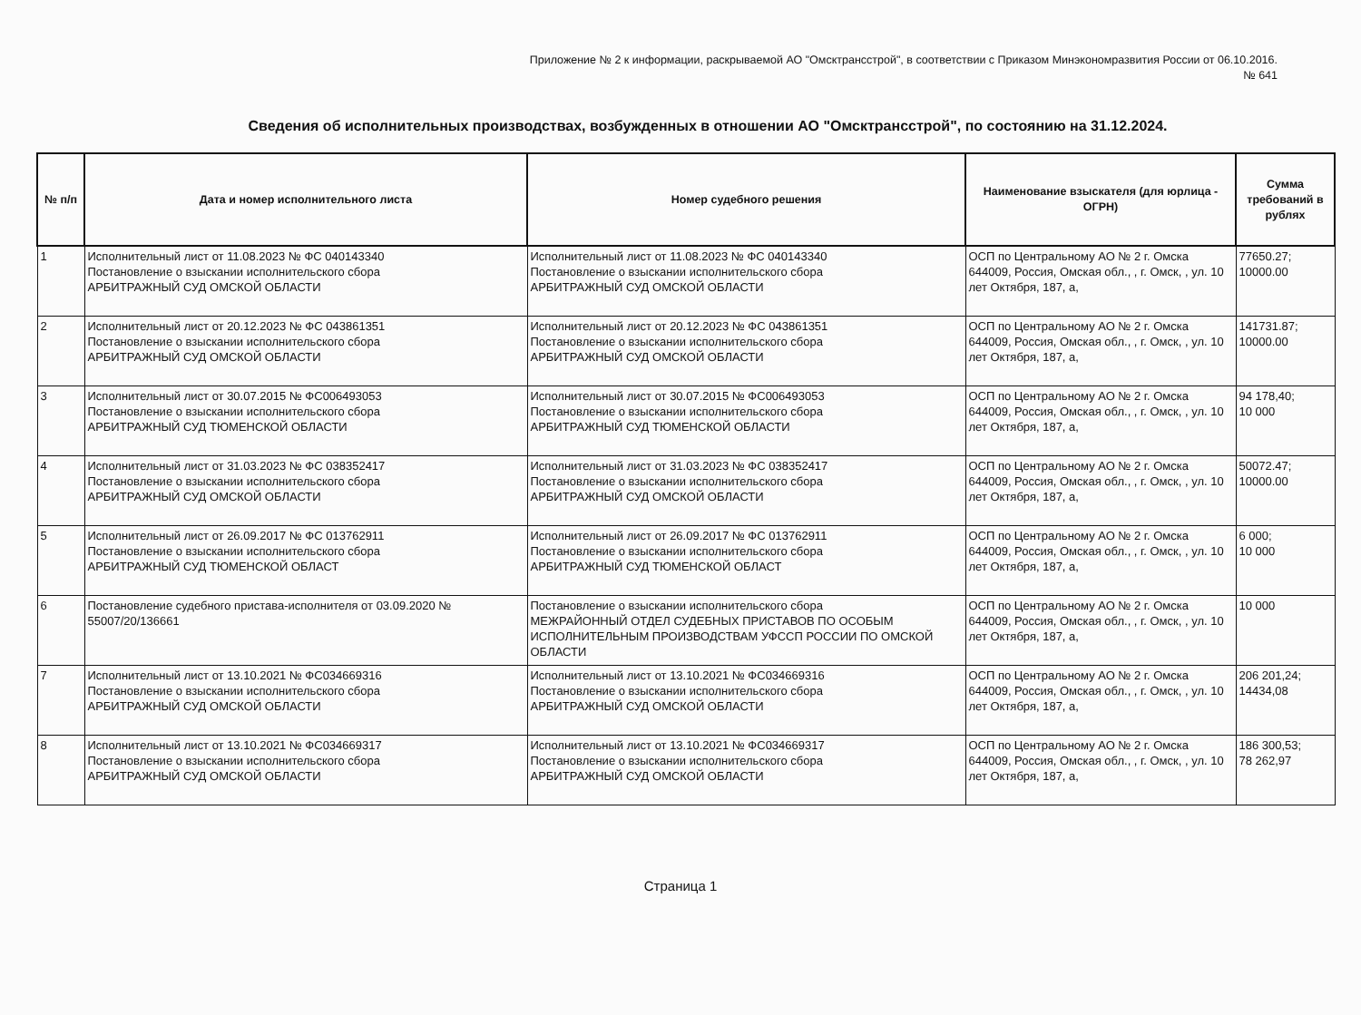Приложение № 2 к информации, раскрываемой АО "Омсктрансстрой", в соответствии с Приказом Минэкономразвития России от 06.10.2016.
№ 641
Сведения об исполнительных производствах, возбужденных в отношении АО "Омсктрансстрой", по состоянию на 31.12.2024.
| № п/п | Дата и номер исполнительного листа | Номер судебного решения | Наименование взыскателя (для юрлица - ОГРН) | Сумма требований в рублях |
| --- | --- | --- | --- | --- |
| 1 | Исполнительный лист от 11.08.2023 № ФС 040143340 Постановление о взыскании исполнительского сбора АРБИТРАЖНЫЙ СУД ОМСКОЙ ОБЛАСТИ | Исполнительный лист от 11.08.2023 № ФС 040143340 Постановление о взыскании исполнительского сбора АРБИТРАЖНЫЙ СУД ОМСКОЙ ОБЛАСТИ | ОСП по Центральному АО № 2 г. Омска 644009, Россия, Омская обл., , г. Омск, , ул. 10 лет Октября, 187, а, | 77650.27; 10000.00 |
| 2 | Исполнительный лист от 20.12.2023 № ФС 043861351 Постановление о взыскании исполнительского сбора АРБИТРАЖНЫЙ СУД ОМСКОЙ ОБЛАСТИ | Исполнительный лист от 20.12.2023 № ФС 043861351 Постановление о взыскании исполнительского сбора АРБИТРАЖНЫЙ СУД ОМСКОЙ ОБЛАСТИ | ОСП по Центральному АО № 2 г. Омска 644009, Россия, Омская обл., , г. Омск, , ул. 10 лет Октября, 187, а, | 141731.87; 10000.00 |
| 3 | Исполнительный лист от 30.07.2015 № ФС006493053 Постановление о взыскании исполнительского сбора АРБИТРАЖНЫЙ СУД ТЮМЕНСКОЙ ОБЛАСТИ | Исполнительный лист от 30.07.2015 № ФС006493053 Постановление о взыскании исполнительского сбора АРБИТРАЖНЫЙ СУД ТЮМЕНСКОЙ ОБЛАСТИ | ОСП по Центральному АО № 2 г. Омска 644009, Россия, Омская обл., , г. Омск, , ул. 10 лет Октября, 187, а, | 94 178,40; 10 000 |
| 4 | Исполнительный лист от 31.03.2023 № ФС 038352417 Постановление о взыскании исполнительского сбора АРБИТРАЖНЫЙ СУД ОМСКОЙ ОБЛАСТИ | Исполнительный лист от 31.03.2023 № ФС 038352417 Постановление о взыскании исполнительского сбора АРБИТРАЖНЫЙ СУД ОМСКОЙ ОБЛАСТИ | ОСП по Центральному АО № 2 г. Омска 644009, Россия, Омская обл., , г. Омск, , ул. 10 лет Октября, 187, а, | 50072.47; 10000.00 |
| 5 | Исполнительный лист от 26.09.2017 № ФС 013762911 Постановление о взыскании исполнительского сбора АРБИТРАЖНЫЙ СУД ТЮМЕНСКОЙ ОБЛАСТ | Исполнительный лист от 26.09.2017 № ФС 013762911 Постановление о взыскании исполнительского сбора АРБИТРАЖНЫЙ СУД ТЮМЕНСКОЙ ОБЛАСТ | ОСП по Центральному АО № 2 г. Омска 644009, Россия, Омская обл., , г. Омск, , ул. 10 лет Октября, 187, а, | 6 000; 10 000 |
| 6 | Постановление судебного пристава-исполнителя от 03.09.2020 № 55007/20/136661 | Постановление о взыскании исполнительского сбора МЕЖРАЙОННЫЙ ОТДЕЛ СУДЕБНЫХ ПРИСТАВОВ ПО ОСОБЫМ ИСПОЛНИТЕЛЬНЫМ ПРОИЗВОДСТВАМ УФССП РОССИИ ПО ОМСКОЙ ОБЛАСТИ | ОСП по Центральному АО № 2 г. Омска 644009, Россия, Омская обл., , г. Омск, , ул. 10 лет Октября, 187, а, | 10 000 |
| 7 | Исполнительный лист от 13.10.2021 № ФС034669316 Постановление о взыскании исполнительского сбора АРБИТРАЖНЫЙ СУД ОМСКОЙ ОБЛАСТИ | Исполнительный лист от 13.10.2021 № ФС034669316 Постановление о взыскании исполнительского сбора АРБИТРАЖНЫЙ СУД ОМСКОЙ ОБЛАСТИ | ОСП по Центральному АО № 2 г. Омска 644009, Россия, Омская обл., , г. Омск, , ул. 10 лет Октября, 187, а, | 206 201,24; 14434,08 |
| 8 | Исполнительный лист от 13.10.2021 № ФС034669317 Постановление о взыскании исполнительского сбора АРБИТРАЖНЫЙ СУД ОМСКОЙ ОБЛАСТИ | Исполнительный лист от 13.10.2021 № ФС034669317 Постановление о взыскании исполнительского сбора АРБИТРАЖНЫЙ СУД ОМСКОЙ ОБЛАСТИ | ОСП по Центральному АО № 2 г. Омска 644009, Россия, Омская обл., , г. Омск, , ул. 10 лет Октября, 187, а, | 186 300,53; 78 262,97 |
Страница 1